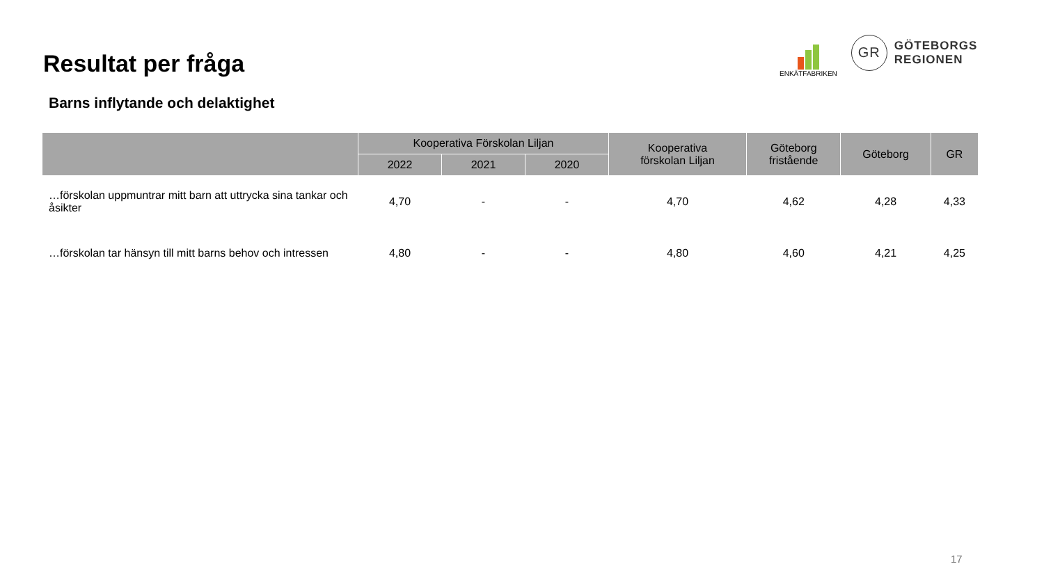Resultat per fråga
ENKÄTFABRIKEN
GR
GÖTEBORGS
REGIONEN
Barns inflytande och delaktighet
| | Kooperativa Förskolan Liljan | | | Kooperativa förskolan Liljan | Göteborg fristående | Göteborg | GR |
| --- | --- | --- | --- | --- | --- | --- | --- |
| | 2022 | 2021 | 2020 | | | | |
| …förskolan uppmuntrar mitt barn att uttrycka sina tankar och åsikter | 4,70 | - | - | 4,70 | 4,62 | 4,28 | 4,33 |
| …förskolan tar hänsyn till mitt barns behov och intressen | 4,80 | - | - | 4,80 | 4,60 | 4,21 | 4,25 |
17